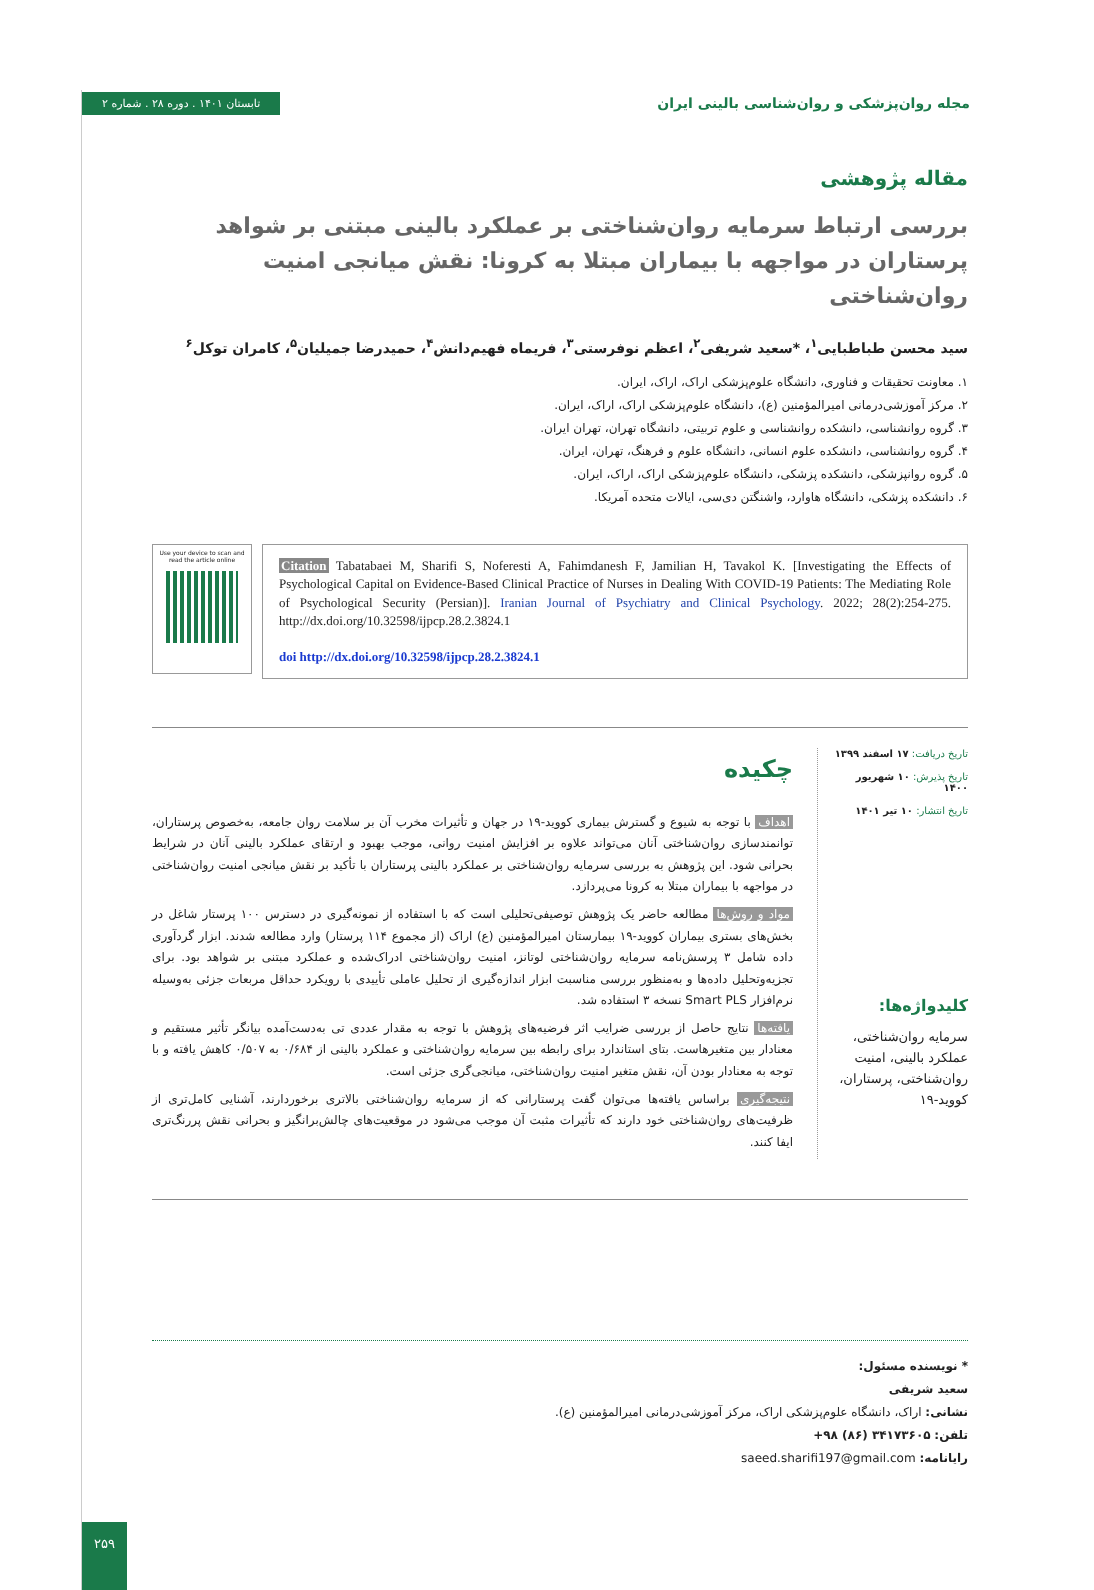مجله روان‌پزشکی و روان‌شناسی بالینی ایران تابستان ۱۴۰۱ . دوره ۲۸ . شماره ۲
مقاله پژوهشی
بررسی ارتباط سرمایه روان‌شناختی بر عملکرد بالینی مبتنی بر شواهد پرستاران در مواجهه با بیماران مبتلا به کرونا: نقش میانجی امنیت روان‌شناختی
سید محسن طباطبایی<sup>۱</sup>، *سعید شریفی<sup>۲</sup>، اعظم نوفرستی<sup>۳</sup>، فریماه فهیم‌دانش<sup>۴</sup>، حمیدرضا جمیلیان<sup>۵</sup>، کامران توکل<sup>۶</sup>
۱. معاونت تحقیقات و فناوری، دانشگاه علوم‌پزشکی اراک، اراک، ایران.
۲. مرکز آموزشی‌درمانی امیرالمؤمنین (ع)، دانشگاه علوم‌پزشکی اراک، اراک، ایران.
۳. گروه روانشناسی، دانشکده روانشناسی و علوم تربیتی، دانشگاه تهران، تهران ایران.
۴. گروه روانشناسی، دانشکده علوم انسانی، دانشگاه علوم و فرهنگ، تهران، ایران.
۵. گروه روانپزشکی، دانشکده پزشکی، دانشگاه علوم‌پزشکی اراک، اراک، ایران.
۶. دانشکده پزشکی، دانشگاه هاوارد، واشنگتن دی‌سی، ایالات متحده آمریکا.
Use your device to scan and read the article online
Citation Tabatabaei M, Sharifi S, Noferesti A, Fahimdanesh F, Jamilian H, Tavakol K. [Investigating the Effects of Psychological Capital on Evidence-Based Clinical Practice of Nurses in Dealing With COVID-19 Patients: The Mediating Role of Psychological Security (Persian)]. Iranian Journal of Psychiatry and Clinical Psychology. 2022; 28(2):254-275. http://dx.doi.org/10.32598/ijpcp.28.2.3824.1
doi http://dx.doi.org/10.32598/ijpcp.28.2.3824.1
تاریخ دریافت: ۱۷ اسفند ۱۳۹۹
تاریخ پذیرش: ۱۰ شهریور ۱۴۰۰
تاریخ انتشار: ۱۰ تیر ۱۴۰۱
کلیدواژه‌ها:
سرمایه روان‌شناختی، عملکرد بالینی، امنیت روان‌شناختی، پرستاران، کووید-۱۹
چکیده
اهداف با توجه به شیوع و گسترش بیماری کووید-۱۹ در جهان و تأثیرات مخرب آن بر سلامت روان جامعه، به‌خصوص پرستاران، توانمندسازی روان‌شناختی آنان می‌تواند علاوه بر افزایش امنیت روانی، موجب بهبود و ارتقای عملکرد بالینی آنان در شرایط بحرانی شود. این پژوهش به بررسی سرمایه روان‌شناختی بر عملکرد بالینی پرستاران با تأکید بر نقش میانجی امنیت روان‌شناختی در مواجهه با بیماران مبتلا به کرونا می‌پردازد.
مواد و روش‌ها مطالعه حاضر یک پژوهش توصیفی‌تحلیلی است که با استفاده از نمونه‌گیری در دسترس ۱۰۰ پرستار شاغل در بخش‌های بستری بیماران کووید-۱۹ بیمارستان امیرالمؤمنین (ع) اراک (از مجموع ۱۱۴ پرستار) وارد مطالعه شدند. ابزار گردآوری داده شامل ۳ پرسش‌نامه سرمایه روان‌شناختی لوتانز، امنیت روان‌شناختی ادراک‌شده و عملکرد مبتنی بر شواهد بود. برای تجزیه‌وتحلیل داده‌ها و به‌منظور بررسی مناسبت ابزار اندازه‌گیری از تحلیل عاملی تأییدی با رویکرد حداقل مربعات جزئی به‌وسیله نرم‌افزار Smart PLS نسخه ۳ استفاده شد.
یافته‌ها نتایج حاصل از بررسی ضرایب اثر فرضیه‌های پژوهش با توجه به مقدار عددی تی به‌دست‌آمده بیانگر تأثیر مستقیم و معنادار بین متغیرهاست. بتای استاندارد برای رابطه بین سرمایه روان‌شناختی و عملکرد بالینی از ۰/۶۸۴ به ۰/۵۰۷ کاهش یافته و با توجه به معنادار بودن آن، نقش متغیر امنیت روان‌شناختی، میانجی‌گری جزئی است.
نتیجه‌گیری براساس یافته‌ها می‌توان گفت پرستارانی که از سرمایه روان‌شناختی بالاتری برخوردارند، آشنایی کامل‌تری از ظرفیت‌های روان‌شناختی خود دارند که تأثیرات مثبت آن موجب می‌شود در موقعیت‌های چالش‌برانگیز و بحرانی نقش پررنگ‌تری ایفا کنند.
* نویسنده مسئول:
سعید شریفی
نشانی: اراک، دانشگاه علوم‌پزشکی اراک، مرکز آموزشی‌درمانی امیرالمؤمنین (ع).
تلفن: ۳۴۱۷۳۶۰۵ (۸۶) ۹۸+
رایانامه: saeed.sharifi197@gmail.com
۲۵۹